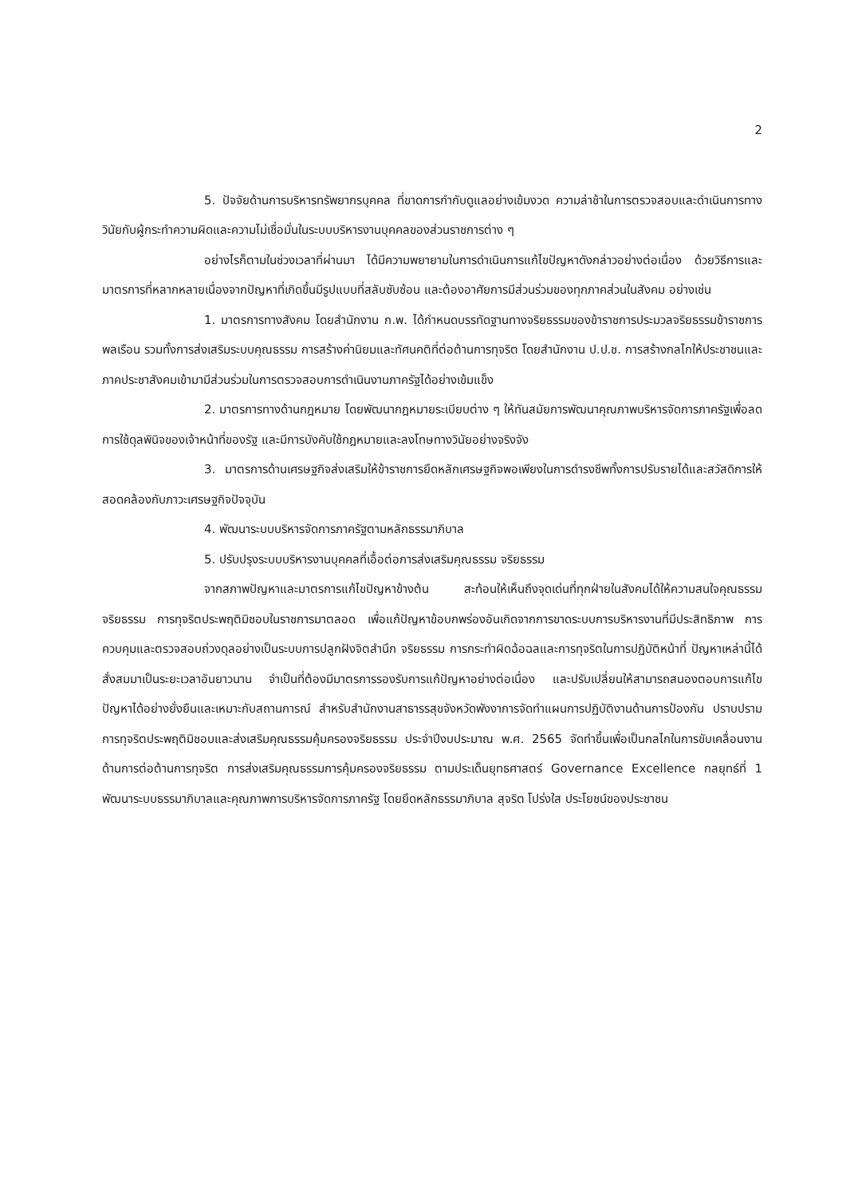2
5. ปัจจัยด้านการบริหารทรัพยากรบุคคล ที่ขาดการกำกับดูแลอย่างเข้มงวด ความล่าช้าในการตรวจสอบและดำเนินการทางวินัยกับผู้กระทำความผิดและความไม่เชื่อมั่นในระบบบริหารงานบุคคลของส่วนราชการต่าง ๆ
อย่างไรก็ตามในช่วงเวลาที่ผ่านมา ได้มีความพยายามในการดำเนินการแก้ไขปัญหาดังกล่าวอย่างต่อเนื่อง ด้วยวิธีการและมาตรการที่หลากหลายเนื่องจากปัญหาที่เกิดขึ้นมีรูปแบบที่สลับซับซ้อน และต้องอาศัยการมีส่วนร่วมของทุกภาคส่วนในสังคม อย่างเช่น
1. มาตรการทางสังคม โดยสำนักงาน ก.พ. ได้กำหนดบรรทัดฐานทางจริยธรรมของข้าราชการประมวลจริยธรรมข้าราชการพลเรือน รวมทั้งการส่งเสริมระบบคุณธรรม การสร้างค่านิยมและทัศนคติที่ต่อต้านการทุจริต โดยสำนักงาน ป.ป.ช. การสร้างกลไกให้ประชาชนและภาคประชาสังคมเข้ามามีส่วนร่วมในการตรวจสอบการดำเนินงานภาครัฐได้อย่างเข้มแข็ง
2. มาตรการทางด้านกฎหมาย โดยพัฒนากฎหมายระเบียบต่าง ๆ ให้ทันสมัยการพัฒนาคุณภาพบริหารจัดการภาครัฐเพื่อลดการใช้ดุลพินิจของเจ้าหน้าที่ของรัฐ และมีการบังคับใช้กฎหมายและลงโทษทางวินัยอย่างจริงจัง
3. มาตรการด้านเศรษฐกิจส่งเสริมให้ข้าราชการยึดหลักเศรษฐกิจพอเพียงในการดำรงชีพทั้งการปรับรายได้และสวัสดิการให้สอดคล้องกับภาวะเศรษฐกิจปัจจุบัน
4. พัฒนาระบบบริหารจัดการภาครัฐตามหลักธรรมาภิบาล
5. ปรับปรุงระบบบริหารงานบุคคลที่เอื้อต่อการส่งเสริมคุณธรรม จริยธรรม
จากสภาพปัญหาและมาตรการแก้ไขปัญหาข้างต้น สะท้อนให้เห็นถึงจุดเด่นที่ทุกฝ่ายในสังคมได้ให้ความสนใจคุณธรรม จริยธรรม การทุจริตประพฤติมิชอบในราชการมาตลอด เพื่อแก้ปัญหาข้อบกพร่องอันเกิดจากการขาดระบบการบริหารงานที่มีประสิทธิภาพ การควบคุมและตรวจสอบถ่วงดุลอย่างเป็นระบบการปลูกฝังจิตสำนึก จริยธรรม การกระทำผิดฉ้อฉลและการทุจริตในการปฏิบัติหน้าที่ ปัญหาเหล่านี้ได้สั่งสมมาเป็นระยะเวลาอันยาวนาน จำเป็นที่ต้องมีมาตรการรองรับการแก้ปัญหาอย่างต่อเนื่อง และปรับเปลี่ยนให้สามารถสนองตอบการแก้ไขปัญหาได้อย่างยั่งยืนและเหมาะกับสถานการณ์ สำหรับสำนักงานสาธารรสุขจังหวัดพังงาการจัดทำแผนการปฏิบัติงานด้านการป้องกัน ปราบปรามการทุจริตประพฤติมิชอบและส่งเสริมคุณธรรมคุ้มครองจริยธรรม ประจำปีงบประมาณ พ.ศ. 2565 จัดทำขึ้นเพื่อเป็นกลไกในการขับเคลื่อนงานด้านการต่อต้านการทุจริต การส่งเสริมคุณธรรมการคุ้มครองจริยธรรม ตามประเด็นยุทธศาสตร์ Governance Excellence กลยุทธ์ที่ 1 พัฒนาระบบธรรมาภิบาลและคุณภาพการบริหารจัดการภาครัฐ โดยยึดหลักธรรมาภิบาล สุจริต โปร่งใส ประโยชน์ของประชาชน